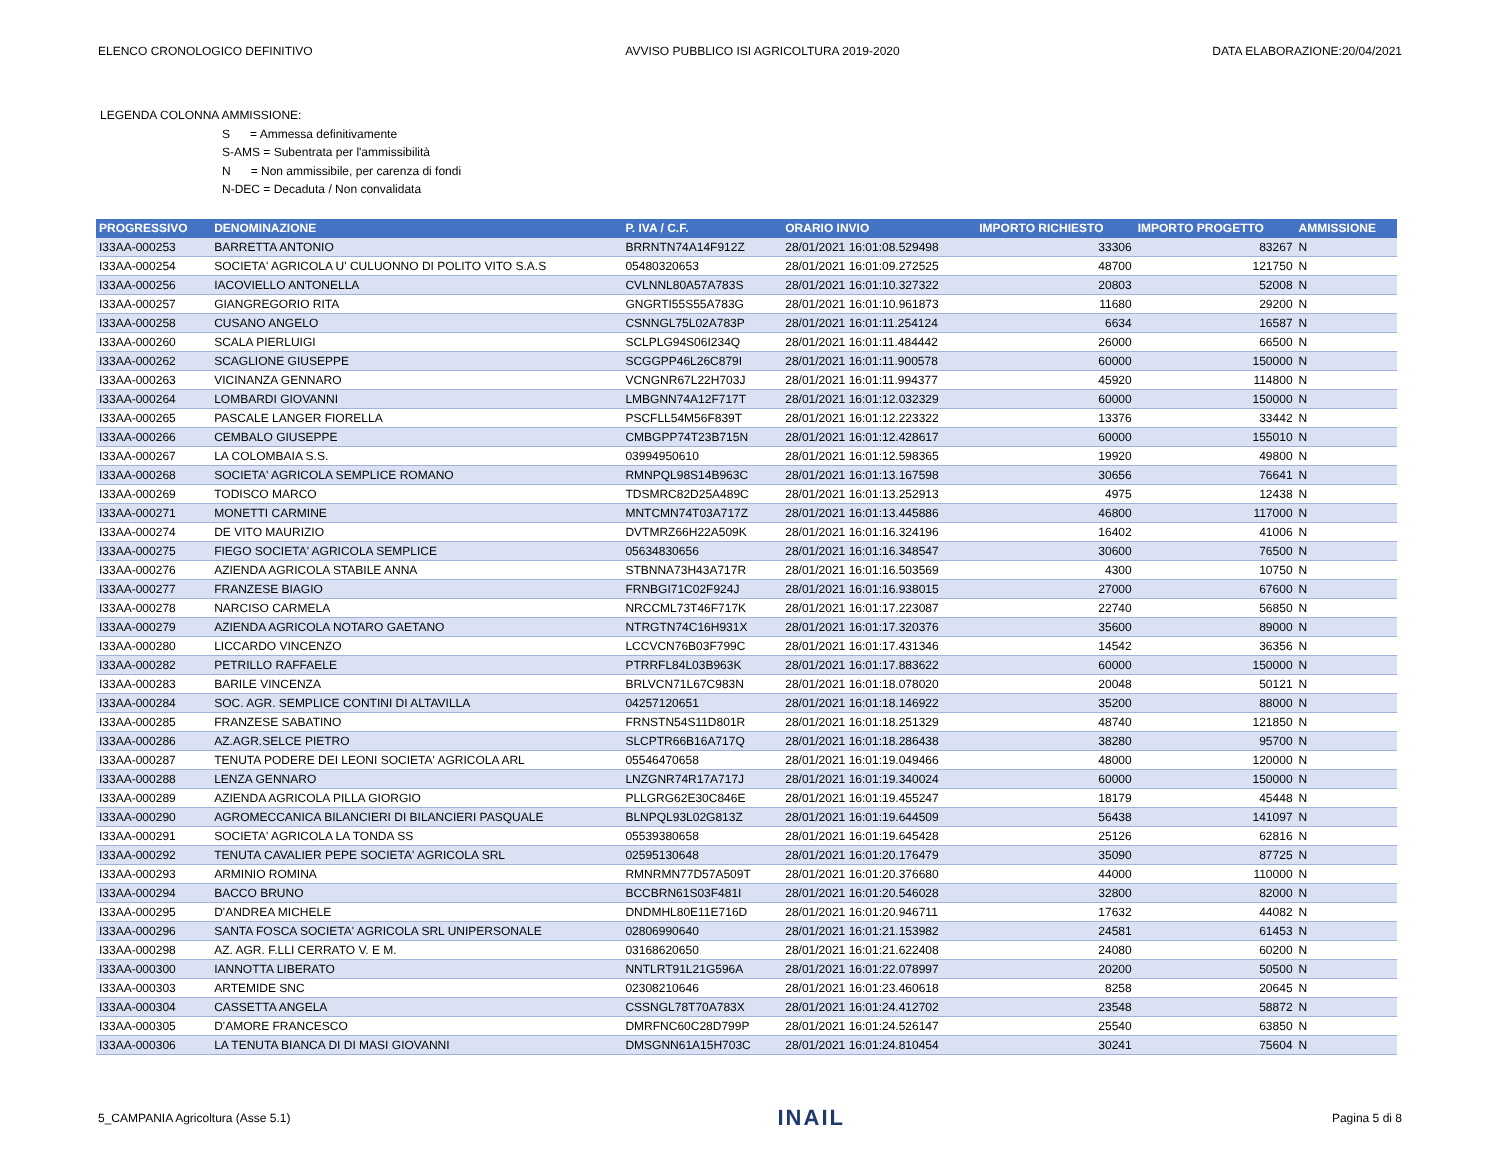ELENCO CRONOLOGICO DEFINITIVO AVVISO PUBBLICO ISI AGRICOLTURA 2019-2020 DATA ELABORAZIONE:20/04/2021
LEGENDA COLONNA AMMISSIONE:
S = Ammessa definitivamente
S-AMS = Subentrata per l'ammissibilità
N = Non ammissibile, per carenza di fondi
N-DEC = Decaduta / Non convalidata
| PROGRESSIVO | DENOMINAZIONE | P. IVA / C.F. | ORARIO INVIO | IMPORTO RICHIESTO | IMPORTO PROGETTO | AMMISSIONE |
| --- | --- | --- | --- | --- | --- | --- |
| I33AA-000253 | BARRETTA ANTONIO | BRRNTN74A14F912Z | 28/01/2021 16:01:08.529498 | 33306 | 83267 | N |
| I33AA-000254 | SOCIETA' AGRICOLA U' CULUONNO DI POLITO VITO S.A.S | 05480320653 | 28/01/2021 16:01:09.272525 | 48700 | 121750 | N |
| I33AA-000256 | IACOVIELLO ANTONELLA | CVLNNL80A57A783S | 28/01/2021 16:01:10.327322 | 20803 | 52008 | N |
| I33AA-000257 | GIANGREGORIO RITA | GNGRTI55S55A783G | 28/01/2021 16:01:10.961873 | 11680 | 29200 | N |
| I33AA-000258 | CUSANO ANGELO | CSNNGL75L02A783P | 28/01/2021 16:01:11.254124 | 6634 | 16587 | N |
| I33AA-000260 | SCALA PIERLUIGI | SCLPLG94S06I234Q | 28/01/2021 16:01:11.484442 | 26000 | 66500 | N |
| I33AA-000262 | SCAGLIONE GIUSEPPE | SCGGPP46L26C879I | 28/01/2021 16:01:11.900578 | 60000 | 150000 | N |
| I33AA-000263 | VICINANZA GENNARO | VCNGNR67L22H703J | 28/01/2021 16:01:11.994377 | 45920 | 114800 | N |
| I33AA-000264 | LOMBARDI GIOVANNI | LMBGNN74A12F717T | 28/01/2021 16:01:12.032329 | 60000 | 150000 | N |
| I33AA-000265 | PASCALE LANGER FIORELLA | PSCFLL54M56F839T | 28/01/2021 16:01:12.223322 | 13376 | 33442 | N |
| I33AA-000266 | CEMBALO GIUSEPPE | CMBGPP74T23B715N | 28/01/2021 16:01:12.428617 | 60000 | 155010 | N |
| I33AA-000267 | LA COLOMBAIA S.S. | 03994950610 | 28/01/2021 16:01:12.598365 | 19920 | 49800 | N |
| I33AA-000268 | SOCIETA' AGRICOLA SEMPLICE ROMANO | RMNPQL98S14B963C | 28/01/2021 16:01:13.167598 | 30656 | 76641 | N |
| I33AA-000269 | TODISCO MARCO | TDSMRC82D25A489C | 28/01/2021 16:01:13.252913 | 4975 | 12438 | N |
| I33AA-000271 | MONETTI CARMINE | MNTCMN74T03A717Z | 28/01/2021 16:01:13.445886 | 46800 | 117000 | N |
| I33AA-000274 | DE VITO MAURIZIO | DVTMRZ66H22A509K | 28/01/2021 16:01:16.324196 | 16402 | 41006 | N |
| I33AA-000275 | FIEGO SOCIETA' AGRICOLA SEMPLICE | 05634830656 | 28/01/2021 16:01:16.348547 | 30600 | 76500 | N |
| I33AA-000276 | AZIENDA AGRICOLA STABILE ANNA | STBNNA73H43A717R | 28/01/2021 16:01:16.503569 | 4300 | 10750 | N |
| I33AA-000277 | FRANZESE BIAGIO | FRNBGI71C02F924J | 28/01/2021 16:01:16.938015 | 27000 | 67600 | N |
| I33AA-000278 | NARCISO CARMELA | NRCCML73T46F717K | 28/01/2021 16:01:17.223087 | 22740 | 56850 | N |
| I33AA-000279 | AZIENDA AGRICOLA NOTARO GAETANO | NTRGTN74C16H931X | 28/01/2021 16:01:17.320376 | 35600 | 89000 | N |
| I33AA-000280 | LICCARDO VINCENZO | LCCVCN76B03F799C | 28/01/2021 16:01:17.431346 | 14542 | 36356 | N |
| I33AA-000282 | PETRILLO RAFFAELE | PTRRFL84L03B963K | 28/01/2021 16:01:17.883622 | 60000 | 150000 | N |
| I33AA-000283 | BARILE VINCENZA | BRLVCN71L67C983N | 28/01/2021 16:01:18.078020 | 20048 | 50121 | N |
| I33AA-000284 | SOC. AGR. SEMPLICE CONTINI DI ALTAVILLA | 04257120651 | 28/01/2021 16:01:18.146922 | 35200 | 88000 | N |
| I33AA-000285 | FRANZESE SABATINO | FRNSTN54S11D801R | 28/01/2021 16:01:18.251329 | 48740 | 121850 | N |
| I33AA-000286 | AZ.AGR.SELCE PIETRO | SLCPTR66B16A717Q | 28/01/2021 16:01:18.286438 | 38280 | 95700 | N |
| I33AA-000287 | TENUTA PODERE DEI LEONI SOCIETA' AGRICOLA ARL | 05546470658 | 28/01/2021 16:01:19.049466 | 48000 | 120000 | N |
| I33AA-000288 | LENZA GENNARO | LNZGNR74R17A717J | 28/01/2021 16:01:19.340024 | 60000 | 150000 | N |
| I33AA-000289 | AZIENDA AGRICOLA PILLA GIORGIO | PLLGRG62E30C846E | 28/01/2021 16:01:19.455247 | 18179 | 45448 | N |
| I33AA-000290 | AGROMECCANICA BILANCIERI DI BILANCIERI PASQUALE | BLNPQL93L02G813Z | 28/01/2021 16:01:19.644509 | 56438 | 141097 | N |
| I33AA-000291 | SOCIETA' AGRICOLA LA TONDA SS | 05539380658 | 28/01/2021 16:01:19.645428 | 25126 | 62816 | N |
| I33AA-000292 | TENUTA CAVALIER PEPE SOCIETA' AGRICOLA SRL | 02595130648 | 28/01/2021 16:01:20.176479 | 35090 | 87725 | N |
| I33AA-000293 | ARMINIO ROMINA | RMNRMN77D57A509T | 28/01/2021 16:01:20.376680 | 44000 | 110000 | N |
| I33AA-000294 | BACCO BRUNO | BCCBRN61S03F481I | 28/01/2021 16:01:20.546028 | 32800 | 82000 | N |
| I33AA-000295 | D'ANDREA MICHELE | DNDMHL80E11E716D | 28/01/2021 16:01:20.946711 | 17632 | 44082 | N |
| I33AA-000296 | SANTA FOSCA SOCIETA' AGRICOLA SRL UNIPERSONALE | 02806990640 | 28/01/2021 16:01:21.153982 | 24581 | 61453 | N |
| I33AA-000298 | AZ. AGR. F.LLI CERRATO V. E M. | 03168620650 | 28/01/2021 16:01:21.622408 | 24080 | 60200 | N |
| I33AA-000300 | IANNOTTA LIBERATO | NNTLRT91L21G596A | 28/01/2021 16:01:22.078997 | 20200 | 50500 | N |
| I33AA-000303 | ARTEMIDE SNC | 02308210646 | 28/01/2021 16:01:23.460618 | 8258 | 20645 | N |
| I33AA-000304 | CASSETTA ANGELA | CSSNGL78T70A783X | 28/01/2021 16:01:24.412702 | 23548 | 58872 | N |
| I33AA-000305 | D'AMORE FRANCESCO | DMRFNC60C28D799P | 28/01/2021 16:01:24.526147 | 25540 | 63850 | N |
| I33AA-000306 | LA TENUTA BIANCA DI DI MASI GIOVANNI | DMSGNN61A15H703C | 28/01/2021 16:01:24.810454 | 30241 | 75604 | N |
5_CAMPANIA Agricoltura (Asse 5.1) INAIL Pagina 5 di 8